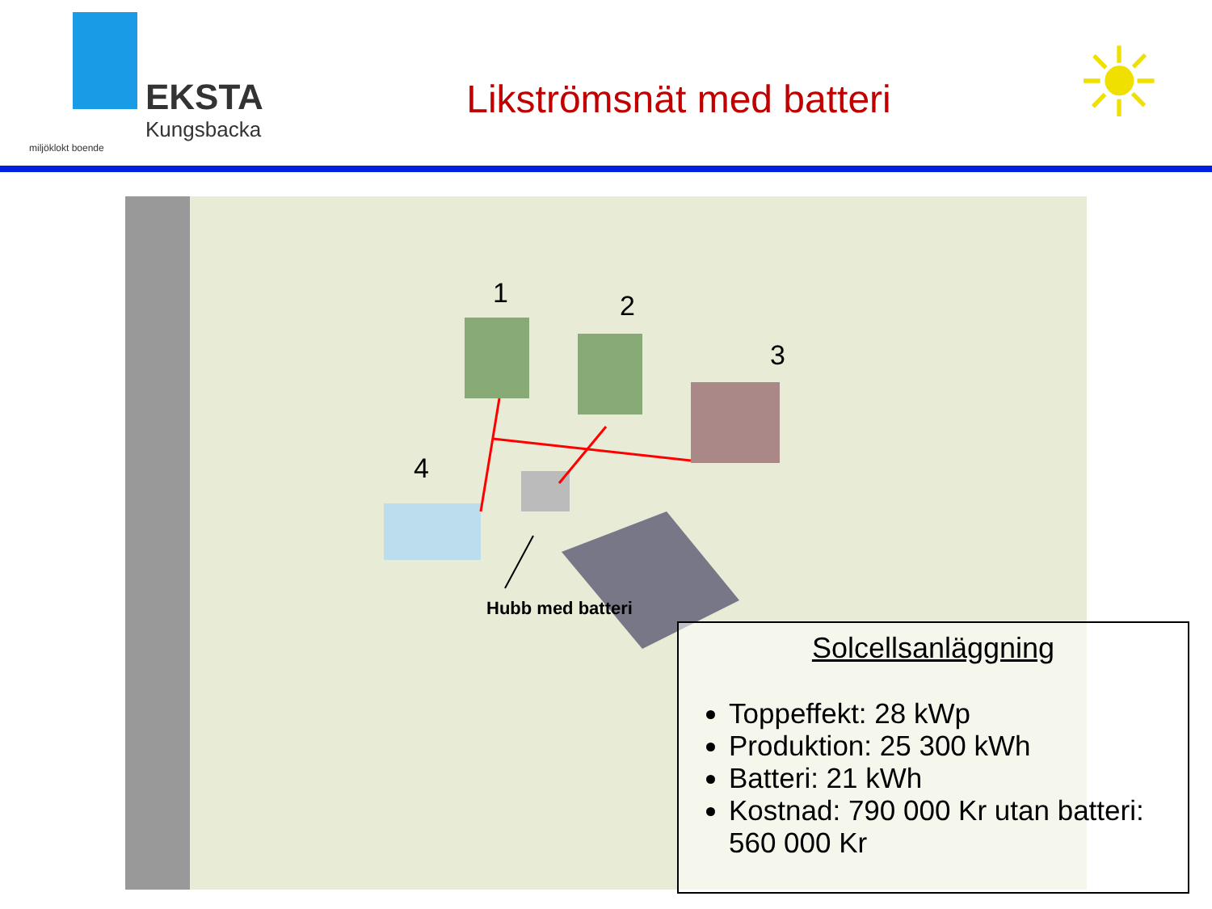EKSTA
Kungsbacka
miljöklokt boende
Likströmsnät med batteri
☀
1 2
3
4
Hubb med batteri
Solcellsanläggning
Toppeffekt: 28 kWp
Produktion: 25 300 kWh
Batteri: 21 kWh
Kostnad: 790 000 Kr utan batteri: 560 000 Kr